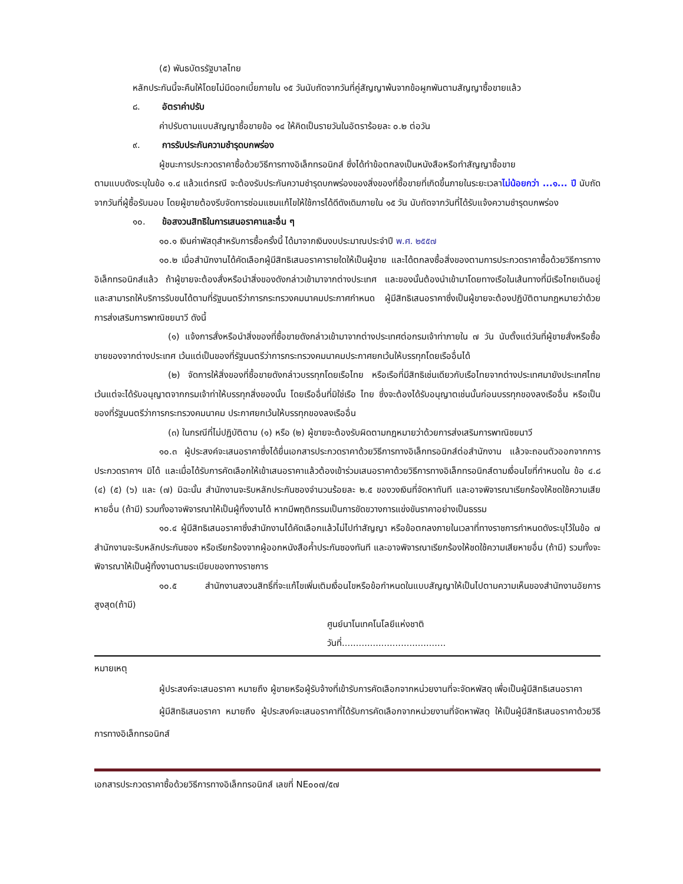(๕) พันธบัตรรัฐบาลไทย
หลักประกันนี้จะคืนให้โดยไม่มีดอกเบี้ยภายใน ๑๕ วันนับถัดจากวันที่คู่สัญญาพ้นจากข้อผูกพันตามสัญญาซื้อขายแล้ว
๘. อัตราค่าปรับ
ค่าปรับตามแบบสัญญาซื้อขายข้อ ๑๔ ให้คิดเป็นรายวันในอัตราร้อยละ ๐.๒ ต่อวัน
๙. การรับประกันความชำรุดบกพร่อง
ผู้ชนะการประกวดราคาซื้อด้วยวิธีการทางอิเล็กทรอนิกส์ ซึ่งได้ทำข้อตกลงเป็นหนังสือหรือทำสัญญาซื้อขาย
ตามแบบดังระบุในข้อ ๑.๔ แล้วแต่กรณี จะต้องรับประกันความชำรุดบกพร่องของสิ่งของที่ซื้อขายที่เกิดขึ้นภายในระยะเวลาไม่น้อยกว่า ...๑... ปี นับถัดจากวันที่ผู้ซื้อรับมอบ โดยผู้ขายต้องรีบจัดการซ่อมแซมแก้ไขให้ใช้การได้ดีดังเดิมภายใน ๑๕ วัน นับถัดจากวันที่ได้รับแจ้งความชำรุดบกพร่อง
๑๐. ข้อสงวนสิทธิในการเสนอราคาและอื่น ๆ
๑๐.๑ เงินค่าพัสดุสำหรับการซื้อครั้งนี้ ได้มาจากเงินงบประมาณประจำปี พ.ศ. ๒๕๕๗
๑๐.๒ เมื่อสำนักงานได้คัดเลือกผู้มีสิทธิเสนอราคารายใดให้เป็นผู้ขาย และได้ตกลงซื้อสิ่งของตามการประกวดราคาซื้อด้วยวิธีการทางอิเล็กทรอนิกส์แล้ว ถ้าผู้ขายจะต้องสั่งหรือนำสิ่งของดังกล่าวเข้ามาจากต่างประเทศ และของนั้นต้องนำเข้ามาโดยทางเรือในเส้นทางที่มีเรือไทยเดินอยู่ และสามารถให้บริการรับขนได้ตามที่รัฐมนตรีว่าการกระทรวงคมนาคมประกาศกำหนด ผู้มีสิทธิเสนอราคาซึ่งเป็นผู้ขายจะต้องปฏิบัติตามกฎหมายว่าด้วยการส่งเสริมการพาณิชยนาวี ดังนี้
(๑) แจ้งการสั่งหรือนำสิ่งของที่ซื้อขายดังกล่าวเข้ามาจากต่างประเทศต่อกรมเจ้าท่าภายใน ๗ วัน นับตั้งแต่วันที่ผู้ขายสั่งหรือซื้อขายของจากต่างประเทศ เว้นแต่เป็นของที่รัฐมนตรีว่าการกระทรวงคมนาคมประกาศยกเว้นให้บรรทุกโดยเรืออื่นได้
(๒) จัดการให้สิ่งของที่ซื้อขายดังกล่าวบรรทุกโดยเรือไทย หรือเรือที่มีสิทธิเช่นเดียวกับเรือไทยจากต่างประเทศมายังประเทศไทย เว้นแต่จะได้รับอนุญาตจากกรมเจ้าท่าให้บรรทุกสิ่งของนั้น โดยเรืออื่นที่มิใช่เรือ ไทย ซึ่งจะต้องได้รับอนุญาตเช่นนั้นก่อนบรรทุกของลงเรืออื่น หรือเป็นของที่รัฐมนตรีว่าการกระทรวงคมนาคม ประกาศยกเว้นให้บรรทุกของลงเรืออื่น
(๓) ในกรณีที่ไม่ปฏิบัติตาม (๑) หรือ (๒) ผู้ขายจะต้องรับผิดตามกฎหมายว่าด้วยการส่งเสริมการพาณิชยนาวี
๑๐.๓ ผู้ประสงค์จะเสนอราคาซึ่งได้ยื่นเอกสารประกวดราคาด้วยวิธีการทางอิเล็กทรอนิกส์ต่อสำนักงาน แล้วจะถอนตัวออกจากการประกวดราคาฯ มิได้ และเมื่อได้รับการคัดเลือกให้เข้าเสนอราคาแล้วต้องเข้าร่วมเสนอราคาด้วยวิธีการทางอิเล็กทรอนิกส์ตามเงื่อนไขที่กำหนดใน ข้อ ๔.๘ (๔) (๕) (๖) และ (๗) มิฉะนั้น สำนักงานจะริบหลักประกันซองจำนวนร้อยละ ๒.๕ ของวงเงินที่จัดหาทันที และอาจพิจารณาเรียกร้องให้ชดใช้ความเสียหายอื่น (ถ้ามี) รวมทั้งอาจพิจารณาให้เป็นผู้ทิ้งงานได้ หากมีพฤติกรรมเป็นการขัดขวางการแข่งขันราคาอย่างเป็นธรรม
๑๐.๔ ผู้มีสิทธิเสนอราคาซึ่งสำนักงานได้คัดเลือกแล้วไม่ไปทำสัญญา หรือข้อตกลงภายในเวลาที่ทางราชการกำหนดดังระบุไว้ในข้อ ๗ สำนักงานจะริบหลักประกันซอง หรือเรียกร้องจากผู้ออกหนังสือค้ำประกันซองทันที และอาจพิจารณาเรียกร้องให้ชดใช้ความเสียหายอื่น (ถ้ามี) รวมทั้งจะพิจารณาให้เป็นผู้ทิ้งงานตามระเบียบของทางราชการ
๑๐.๕ สำนักงานสงวนสิทธิ์ที่จะแก้ไขเพิ่มเติมเงื่อนไขหรือข้อกำหนดในแบบสัญญาให้เป็นไปตามความเห็นของสำนักงานอัยการสูงสุด(ถ้ามี)
ศูนย์นาโนเทคโนโลยีแห่งชาติ
วันที่.....................................
หมายเหตุ
ผู้ประสงค์จะเสนอราคา หมายถึง ผู้ขายหรือผู้รับจ้างที่เข้ารับการคัดเลือกจากหน่วยงานที่จะจัดหพัสดุ เพื่อเป็นผู้มีสิทธิเสนอราคา
ผู้มีสิทธิเสนอราคา หมายถึง ผู้ประสงค์จะเสนอราคาที่ได้รับการคัดเลือกจากหน่วยงานที่จัดหาพัสดุ ให้เป็นผู้มีสิทธิเสนอราคาด้วยวิธีการทางอิเล็กทรอนิกส์
เอกสารประกวดราคาซื้อด้วยวิธีการทางอิเล็กทรอนิกส์ เลขที่ NE๐๐๗/๕๗